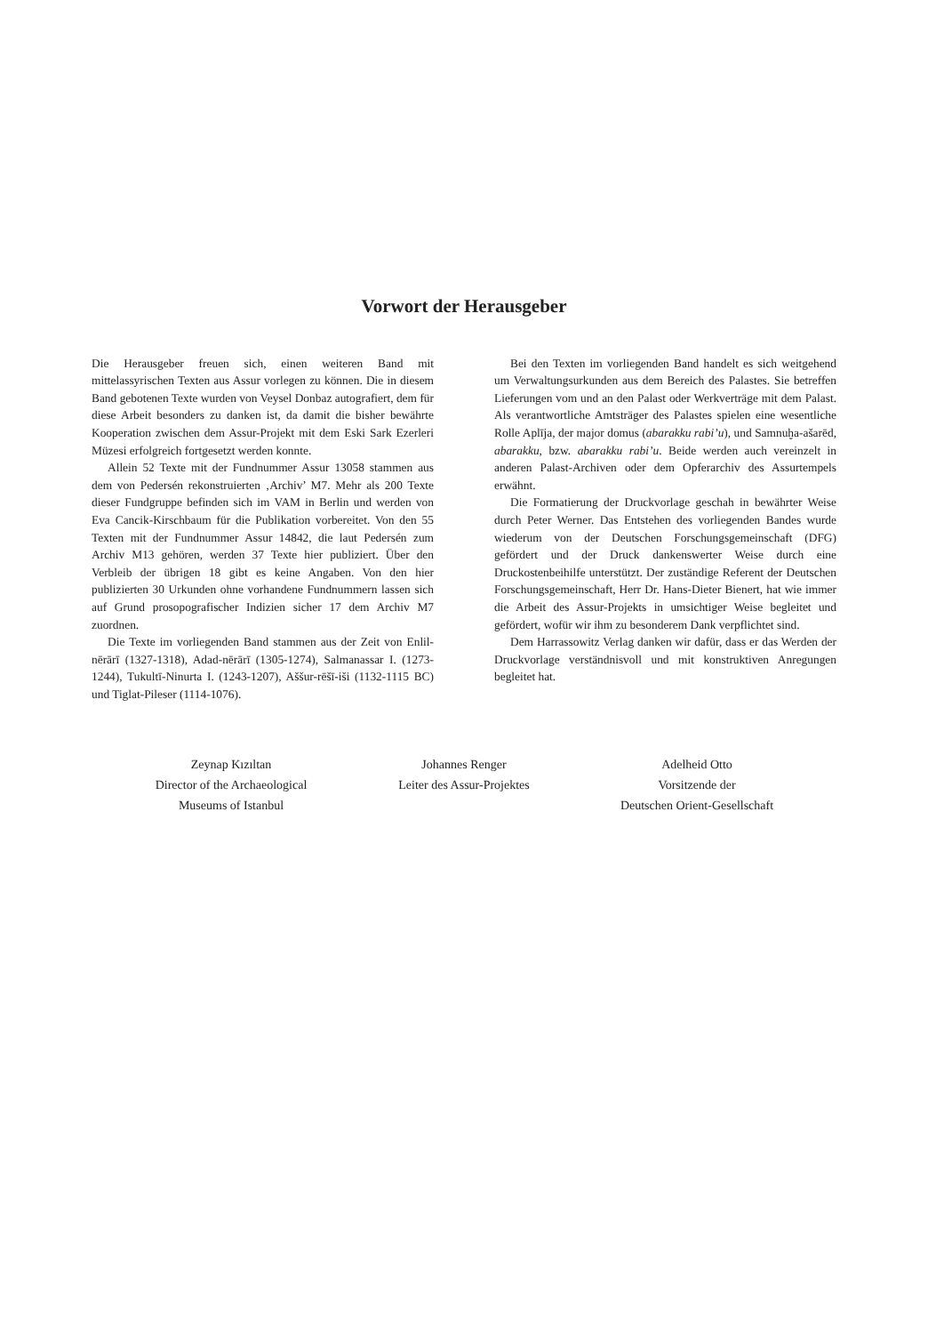Vorwort der Herausgeber
Die Herausgeber freuen sich, einen weiteren Band mit mittelassyrischen Texten aus Assur vorlegen zu können. Die in diesem Band gebotenen Texte wurden von Veysel Donbaz autografiert, dem für diese Arbeit besonders zu danken ist, da damit die bisher bewährte Kooperation zwischen dem Assur-Projekt mit dem Eski Sark Ezerleri Müzesi erfolgreich fortgesetzt werden konnte.
Allein 52 Texte mit der Fundnummer Assur 13058 stammen aus dem von Pedersén rekonstruierten ‚Archiv’ M7. Mehr als 200 Texte dieser Fundgruppe befinden sich im VAM in Berlin und werden von Eva Cancik-Kirschbaum für die Publikation vorbereitet. Von den 55 Texten mit der Fundnummer Assur 14842, die laut Pedersén zum Archiv M13 gehören, werden 37 Texte hier publiziert. Über den Verbleib der übrigen 18 gibt es keine Angaben. Von den hier publizierten 30 Urkunden ohne vorhandene Fundnummern lassen sich auf Grund prosopografischer Indizien sicher 17 dem Archiv M7 zuordnen.
Die Texte im vorliegenden Band stammen aus der Zeit von Enlil-nērārī (1327-1318), Adad-nērārī (1305-1274), Salmanassar I. (1273-1244), Tukultī-Ninurta I. (1243-1207), Aššur-rēšī-iši (1132-1115 BC) und Tiglat-Pileser (1114-1076).
Bei den Texten im vorliegenden Band handelt es sich weitgehend um Verwaltungsurkunden aus dem Bereich des Palastes. Sie betreffen Lieferungen vom und an den Palast oder Werkverträge mit dem Palast. Als verantwortliche Amtsträger des Palastes spielen eine wesentliche Rolle Aplīja, der major domus (abarakku rabi’u), und Samnuḫa-ašarēd, abarakku, bzw. abarakku rabi’u. Beide werden auch vereinzelt in anderen Palast-Archiven oder dem Opferarchiv des Assurtempels erwähnt.
Die Formatierung der Druckvorlage geschah in bewährter Weise durch Peter Werner. Das Entstehen des vorliegenden Bandes wurde wiederum von der Deutschen Forschungsgemeinschaft (DFG) gefördert und der Druck dankenswerter Weise durch eine Druckostenbeihilfe unterstützt. Der zuständige Referent der Deutschen Forschungsgemeinschaft, Herr Dr. Hans-Dieter Bienert, hat wie immer die Arbeit des Assur-Projekts in umsichtiger Weise begleitet und gefördert, wofür wir ihm zu besonderem Dank verpflichtet sind.
Dem Harrassowitz Verlag danken wir dafür, dass er das Werden der Druckvorlage verständnisvoll und mit konstruktiven Anregungen begleitet hat.
Zeynap Kızıltan
Director of the Archaeological
Museums of Istanbul
Johannes Renger
Leiter des Assur-Projektes
Adelheid Otto
Vorsitzende der
Deutschen Orient-Gesellschaft